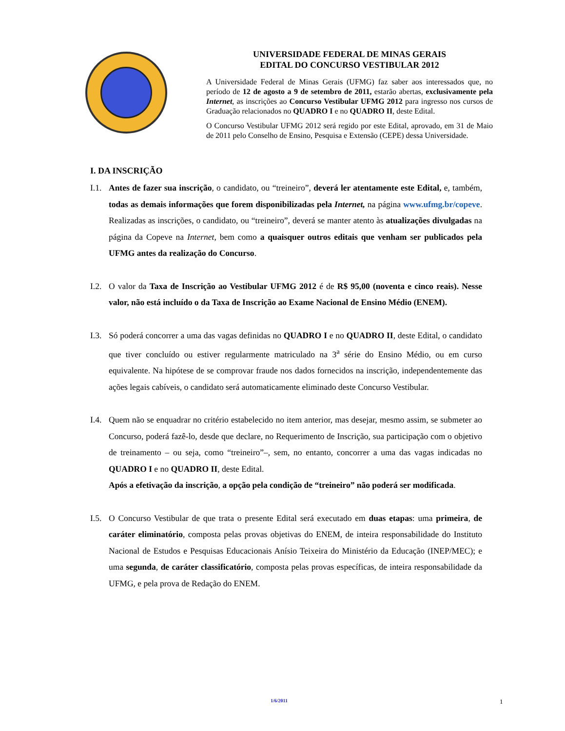UNIVERSIDADE FEDERAL DE MINAS GERAIS
EDITAL DO CONCURSO VESTIBULAR 2012
A Universidade Federal de Minas Gerais (UFMG) faz saber aos interessados que, no período de 12 de agosto a 9 de setembro de 2011, estarão abertas, exclusivamente pela Internet, as inscrições ao Concurso Vestibular UFMG 2012 para ingresso nos cursos de Graduação relacionados no QUADRO I e no QUADRO II, deste Edital.
O Concurso Vestibular UFMG 2012 será regido por este Edital, aprovado, em 31 de Maio de 2011 pelo Conselho de Ensino, Pesquisa e Extensão (CEPE) dessa Universidade.
I. DA INSCRIÇÃO
I.1.
Antes de fazer sua inscrição, o candidato, ou “treineiro”, deverá ler atentamente este Edital, e, também, todas as demais informações que forem disponibilizadas pela Internet, na página www.ufmg.br/copeve. Realizadas as inscrições, o candidato, ou “treineiro”, deverá se manter atento às atualizações divulgadas na página da Copeve na Internet, bem como a quaisquer outros editais que venham ser publicados pela UFMG antes da realização do Concurso.
I.2.
O valor da Taxa de Inscrição ao Vestibular UFMG 2012 é de R$ 95,00 (noventa e cinco reais). Nesse valor, não está incluído o da Taxa de Inscrição ao Exame Nacional de Ensino Médio (ENEM).
I.3.
Só poderá concorrer a uma das vagas definidas no QUADRO I e no QUADRO II, deste Edital, o candidato que tiver concluído ou estiver regularmente matriculado na 3<sup>a</sup> série do Ensino Médio, ou em curso equivalente. Na hipótese de se comprovar fraude nos dados fornecidos na inscrição, independentemente das ações legais cabíveis, o candidato será automaticamente eliminado deste Concurso Vestibular.
I.4.
Quem não se enquadrar no critério estabelecido no item anterior, mas desejar, mesmo assim, se submeter ao Concurso, poderá fazê-lo, desde que declare, no Requerimento de Inscrição, sua participação com o objetivo de treinamento – ou seja, como “treineiro”–, sem, no entanto, concorrer a uma das vagas indicadas no QUADRO I e no QUADRO II, deste Edital.
Após a efetivação da inscrição, a opção pela condição de “treineiro” não poderá ser modificada.
I.5.
O Concurso Vestibular de que trata o presente Edital será executado em duas etapas: uma primeira, de caráter eliminatório, composta pelas provas objetivas do ENEM, de inteira responsabilidade do Instituto Nacional de Estudos e Pesquisas Educacionais Anísio Teixeira do Ministério da Educação (INEP/MEC); e uma segunda, de caráter classificatório, composta pelas provas específicas, de inteira responsabilidade da UFMG, e pela prova de Redação do ENEM.
1/6/2011 1